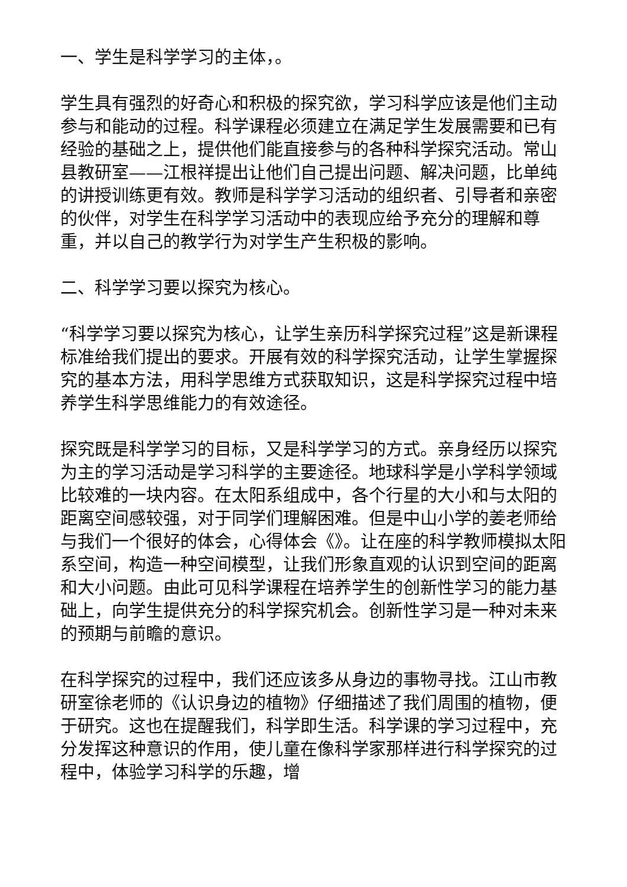一、学生是科学学习的主体，。
学生具有强烈的好奇心和积极的探究欲，学习科学应该是他们主动参与和能动的过程。科学课程必须建立在满足学生发展需要和已有经验的基础之上，提供他们能直接参与的各种科学探究活动。常山县教研室——江根祥提出让他们自己提出问题、解决问题，比单纯的讲授训练更有效。教师是科学学习活动的组织者、引导者和亲密的伙伴，对学生在科学学习活动中的表现应给予充分的理解和尊重，并以自己的教学行为对学生产生积极的影响。
二、科学学习要以探究为核心。
“科学学习要以探究为核心，让学生亲历科学探究过程”这是新课程标准给我们提出的要求。开展有效的科学探究活动，让学生掌握探究的基本方法，用科学思维方式获取知识，这是科学探究过程中培养学生科学思维能力的有效途径。
探究既是科学学习的目标，又是科学学习的方式。亲身经历以探究为主的学习活动是学习科学的主要途径。地球科学是小学科学领域比较难的一块内容。在太阳系组成中，各个行星的大小和与太阳的距离空间感较强，对于同学们理解困难。但是中山小学的姜老师给与我们一个很好的体会，心得体会《》。让在座的科学教师模拟太阳系空间，构造一种空间模型，让我们形象直观的认识到空间的距离和大小问题。由此可见科学课程在培养学生的创新性学习的能力基础上，向学生提供充分的科学探究机会。创新性学习是一种对未来的预期与前瞻的意识。
在科学探究的过程中，我们还应该多从身边的事物寻找。江山市教研室徐老师的《认识身边的植物》仔细描述了我们周围的植物，便于研究。这也在提醒我们，科学即生活。科学课的学习过程中，充分发挥这种意识的作用，使儿童在像科学家那样进行科学探究的过程中，体验学习科学的乐趣，增